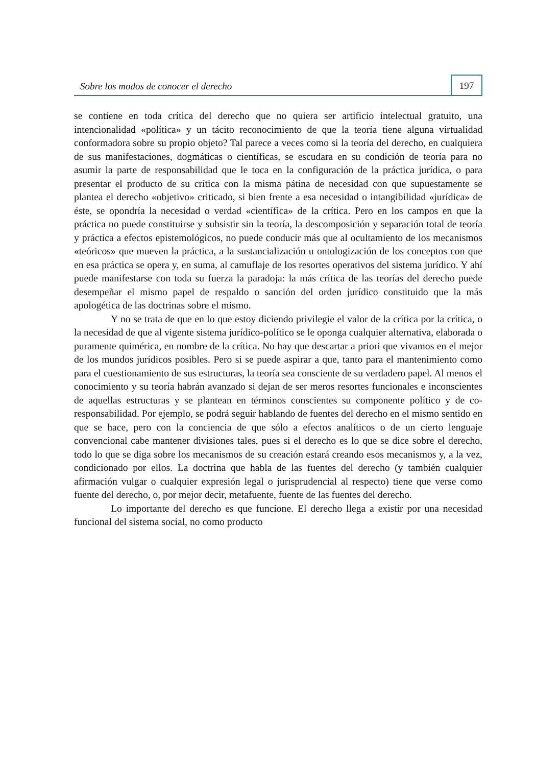Sobre los modos de conocer el derecho
197
se contiene en toda crítica del derecho que no quiera ser artificio intelectual gratuito, una intencionalidad «política» y un tácito reconocimiento de que la teoría tiene alguna virtualidad conformadora sobre su propio objeto? Tal parece a veces como si la teoría del derecho, en cualquiera de sus manifestaciones, dogmáticas o científicas, se escudara en su condición de teoría para no asumir la parte de responsabilidad que le toca en la configuración de la práctica jurídica, o para presentar el producto de su crítica con la misma pátina de necesidad con que supuestamente se plantea el derecho «objetivo» criticado, si bien frente a esa necesidad o intangibilidad «jurídica» de éste, se opondría la necesidad o verdad «científica» de la crítica. Pero en los campos en que la práctica no puede constituirse y subsistir sin la teoría, la descomposición y separación total de teoría y práctica a efectos epistemológicos, no puede conducir más que al ocultamiento de los mecanismos «teóricos» que mueven la práctica, a la sustancialización u ontologización de los conceptos con que en esa práctica se opera y, en suma, al camuflaje de los resortes operativos del sistema jurídico. Y ahí puede manifestarse con toda su fuerza la paradoja: la más crítica de las teorías del derecho puede desempeñar el mismo papel de respaldo o sanción del orden jurídico constituido que la más apologética de las doctrinas sobre el mismo.
Y no se trata de que en lo que estoy diciendo privilegie el valor de la crítica por la crítica, o la necesidad de que al vigente sistema jurídico-político se le oponga cualquier alternativa, elaborada o puramente quimérica, en nombre de la crítica. No hay que descartar a priori que vivamos en el mejor de los mundos jurídicos posibles. Pero si se puede aspirar a que, tanto para el mantenimiento como para el cuestionamiento de sus estructuras, la teoría sea consciente de su verdadero papel. Al menos el conocimiento y su teoría habrán avanzado si dejan de ser meros resortes funcionales e inconscientes de aquellas estructuras y se plantean en términos conscientes su componente político y de co-responsabilidad. Por ejemplo, se podrá seguir hablando de fuentes del derecho en el mismo sentido en que se hace, pero con la conciencia de que sólo a efectos analíticos o de un cierto lenguaje convencional cabe mantener divisiones tales, pues si el derecho es lo que se dice sobre el derecho, todo lo que se diga sobre los mecanismos de su creación estará creando esos mecanismos y, a la vez, condicionado por ellos. La doctrina que habla de las fuentes del derecho (y también cualquier afirmación vulgar o cualquier expresión legal o jurisprudencial al respecto) tiene que verse como fuente del derecho, o, por mejor decir, metafuente, fuente de las fuentes del derecho.
Lo importante del derecho es que funcione. El derecho llega a existir por una necesidad funcional del sistema social, no como producto